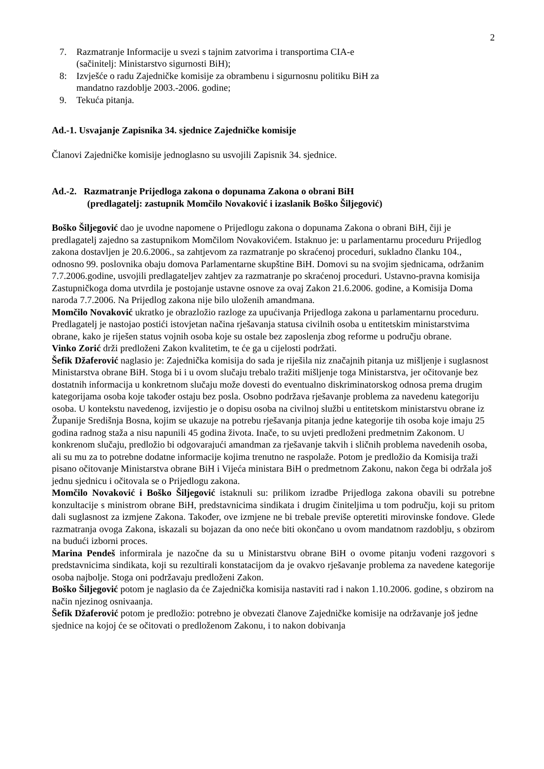2
7. Razmatranje Informacije u svezi s tajnim zatvorima i transportima CIA-e
(sačinitelj: Ministarstvo sigurnosti BiH);
8: Izvješće o radu Zajedničke komisije za obrambenu i sigurnosnu politiku BiH za
mandatno razdoblje 2003.-2006. godine;
9. Tekuća pitanja.
Ad.-1. Usvajanje Zapisnika 34. sjednice Zajedničke komisije
Članovi Zajedničke komisije jednoglasno su usvojili Zapisnik 34. sjednice.
Ad.-2. Razmatranje Prijedloga zakona o dopunama Zakona o obrani BiH
(predlagatelj: zastupnik Momčilo Novaković i izaslanik Boško Šiljegović)
Boško Šiljegović dao je uvodne napomene o Prijedlogu zakona o dopunama Zakona o obrani BiH, čiji je predlagatelj zajedno sa zastupnikom Momčilom Novakovićem. Istaknuo je: u parlamentarnu proceduru Prijedlog zakona dostavljen je 20.6.2006., sa zahtjevom za razmatranje po skraćenoj proceduri, sukladno članku 104., odnosno 99. poslovnika obaju domova Parlamentarne skupštine BiH. Domovi su na svojim sjednicama, održanim 7.7.2006.godine, usvojili predlagateljev zahtjev za razmatranje po skraćenoj proceduri. Ustavno-pravna komisija Zastupničkoga doma utvrdila je postojanje ustavne osnove za ovaj Zakon 21.6.2006. godine, a Komisija Doma naroda 7.7.2006. Na Prijedlog zakona nije bilo uloženih amandmana.
Momčilo Novaković ukratko je obrazložio razloge za upućivanja Prijedloga zakona u parlamentarnu proceduru. Predlagatelj je nastojao postići istovjetan načina rješavanja statusa civilnih osoba u entitetskim ministarstvima obrane, kako je riješen status vojnih osoba koje su ostale bez zaposlenja zbog reforme u području obrane.
Vinko Zorić drži predloženi Zakon kvalitetim, te će ga u cijelosti podržati.
Šefik Džaferović naglasio je: Zajednička komisija do sada je riješila niz značajnih pitanja uz mišljenje i suglasnost Ministarstva obrane BiH. Stoga bi i u ovom slučaju trebalo tražiti mišljenje toga Ministarstva, jer očitovanje bez dostatnih informacija u konkretnom slučaju može dovesti do eventualno diskriminatorskog odnosa prema drugim kategorijama osoba koje također ostaju bez posla. Osobno podržava rješavanje problema za navedenu kategoriju osoba. U kontekstu navedenog, izvijestio je o dopisu osoba na civilnoj službi u entitetskom ministarstvu obrane iz Županije Središnja Bosna, kojim se ukazuje na potrebu rješavanja pitanja jedne kategorije tih osoba koje imaju 25 godina radnog staža a nisu napunili 45 godina života. Inače, to su uvjeti predloženi predmetnim Zakonom. U konkrenom slučaju, predložio bi odgovarajući amandman za rješavanje takvih i sličnih problema navedenih osoba, ali su mu za to potrebne dodatne informacije kojima trenutno ne raspolaže. Potom je predložio da Komisija traži pisano očitovanje Ministarstva obrane BiH i Vijeća ministara BiH o predmetnom Zakonu, nakon čega bi održala još jednu sjednicu i očitovala se o Prijedlogu zakona.
Momčilo Novaković i Boško Šiljegović istaknuli su: prilikom izradbe Prijedloga zakona obavili su potrebne konzultacije s ministrom obrane BiH, predstavnicima sindikata i drugim činiteljima u tom području, koji su pritom dali suglasnost za izmjene Zakona. Također, ove izmjene ne bi trebale previše opteretiti mirovinske fondove. Glede razmatranja ovoga Zakona, iskazali su bojazan da ono neće biti okončano u ovom mandatnom razdoblju, s obzirom na budući izborni proces.
Marina Pendeš informirala je nazočne da su u Ministarstvu obrane BiH o ovome pitanju vođeni razgovori s predstavnicima sindikata, koji su rezultirali konstatacijom da je ovakvo rješavanje problema za navedene kategorije osoba najbolje. Stoga oni podržavaju predloženi Zakon.
Boško Šiljegović potom je naglasio da će Zajednička komisija nastaviti rad i nakon 1.10.2006. godine, s obzirom na način njezinog osnivaanja.
Šefik Džaferović potom je predložio: potrebno je obvezati članove Zajedničke komisije na održavanje još jedne sjednice na kojoj će se očitovati o predloženom Zakonu, i to nakon dobivanja